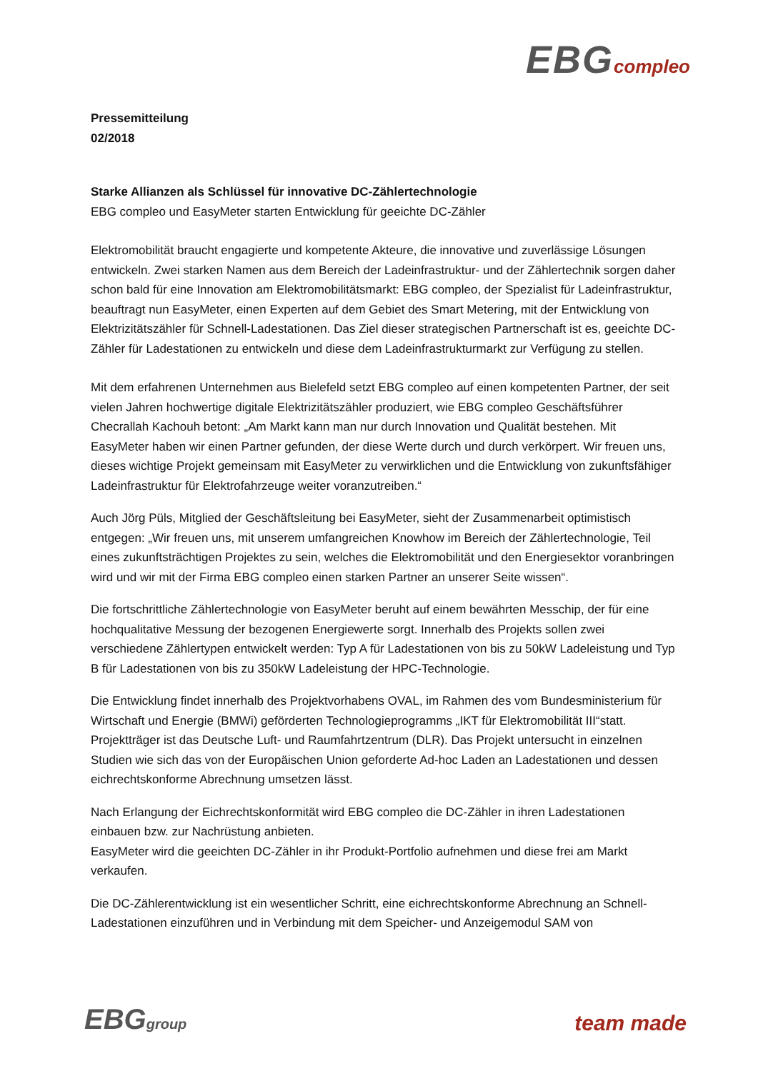EBG compleo
Pressemitteilung
02/2018
Starke Allianzen als Schlüssel für innovative DC-Zählertechnologie
EBG compleo und EasyMeter starten Entwicklung für geeichte DC-Zähler
Elektromobilität braucht engagierte und kompetente Akteure, die innovative und zuverlässige Lösungen entwickeln. Zwei starken Namen aus dem Bereich der Ladeinfrastruktur- und der Zählertechnik sorgen daher schon bald für eine Innovation am Elektromobilitätsmarkt: EBG compleo, der Spezialist für Ladeinfrastruktur, beauftragt nun EasyMeter, einen Experten auf dem Gebiet des Smart Metering, mit der Entwicklung von Elektrizitätszähler für Schnell-Ladestationen. Das Ziel dieser strategischen Partnerschaft ist es, geeichte DC-Zähler für Ladestationen zu entwickeln und diese dem Ladeinfrastrukturmarkt zur Verfügung zu stellen.
Mit dem erfahrenen Unternehmen aus Bielefeld setzt EBG compleo auf einen kompetenten Partner, der seit vielen Jahren hochwertige digitale Elektrizitätszähler produziert, wie EBG compleo Geschäftsführer Checrallah Kachouh betont: „Am Markt kann man nur durch Innovation und Qualität bestehen. Mit EasyMeter haben wir einen Partner gefunden, der diese Werte durch und durch verkörpert. Wir freuen uns, dieses wichtige Projekt gemeinsam mit EasyMeter zu verwirklichen und die Entwicklung von zukunftsfähiger Ladeinfrastruktur für Elektrofahrzeuge weiter voranzutreiben.“
Auch Jörg Püls, Mitglied der Geschäftsleitung bei EasyMeter, sieht der Zusammenarbeit optimistisch entgegen: „Wir freuen uns, mit unserem umfangreichen Knowhow im Bereich der Zählertechnologie, Teil eines zukunftsträchtigen Projektes zu sein, welches die Elektromobilität und den Energiesektor voranbringen wird und wir mit der Firma EBG compleo einen starken Partner an unserer Seite wissen“.
Die fortschrittliche Zählertechnologie von EasyMeter beruht auf einem bewährten Messchip, der für eine hochqualitative Messung der bezogenen Energiewerte sorgt. Innerhalb des Projekts sollen zwei verschiedene Zählertypen entwickelt werden: Typ A für Ladestationen von bis zu 50kW Ladeleistung und Typ B für Ladestationen von bis zu 350kW Ladeleistung der HPC-Technologie.
Die Entwicklung findet innerhalb des Projektvorhabens OVAL, im Rahmen des vom Bundesministerium für Wirtschaft und Energie (BMWi) geförderten Technologieprogramms „IKT für Elektromobilität III“statt. Projektträger ist das Deutsche Luft- und Raumfahrtzentrum (DLR). Das Projekt untersucht in einzelnen Studien wie sich das von der Europäischen Union geforderte Ad-hoc Laden an Ladestationen und dessen eichrechtskonforme Abrechnung umsetzen lässt.
Nach Erlangung der Eichrechtskonformität wird EBG compleo die DC-Zähler in ihren Ladestationen einbauen bzw. zur Nachrüstung anbieten.
EasyMeter wird die geeichten DC-Zähler in ihr Produkt-Portfolio aufnehmen und diese frei am Markt verkaufen.
Die DC-Zählerentwicklung ist ein wesentlicher Schritt, eine eichrechtskonforme Abrechnung an Schnell-Ladestationen einzuführen und in Verbindung mit dem Speicher- und Anzeigemodul SAM von
EBGgroup
team made